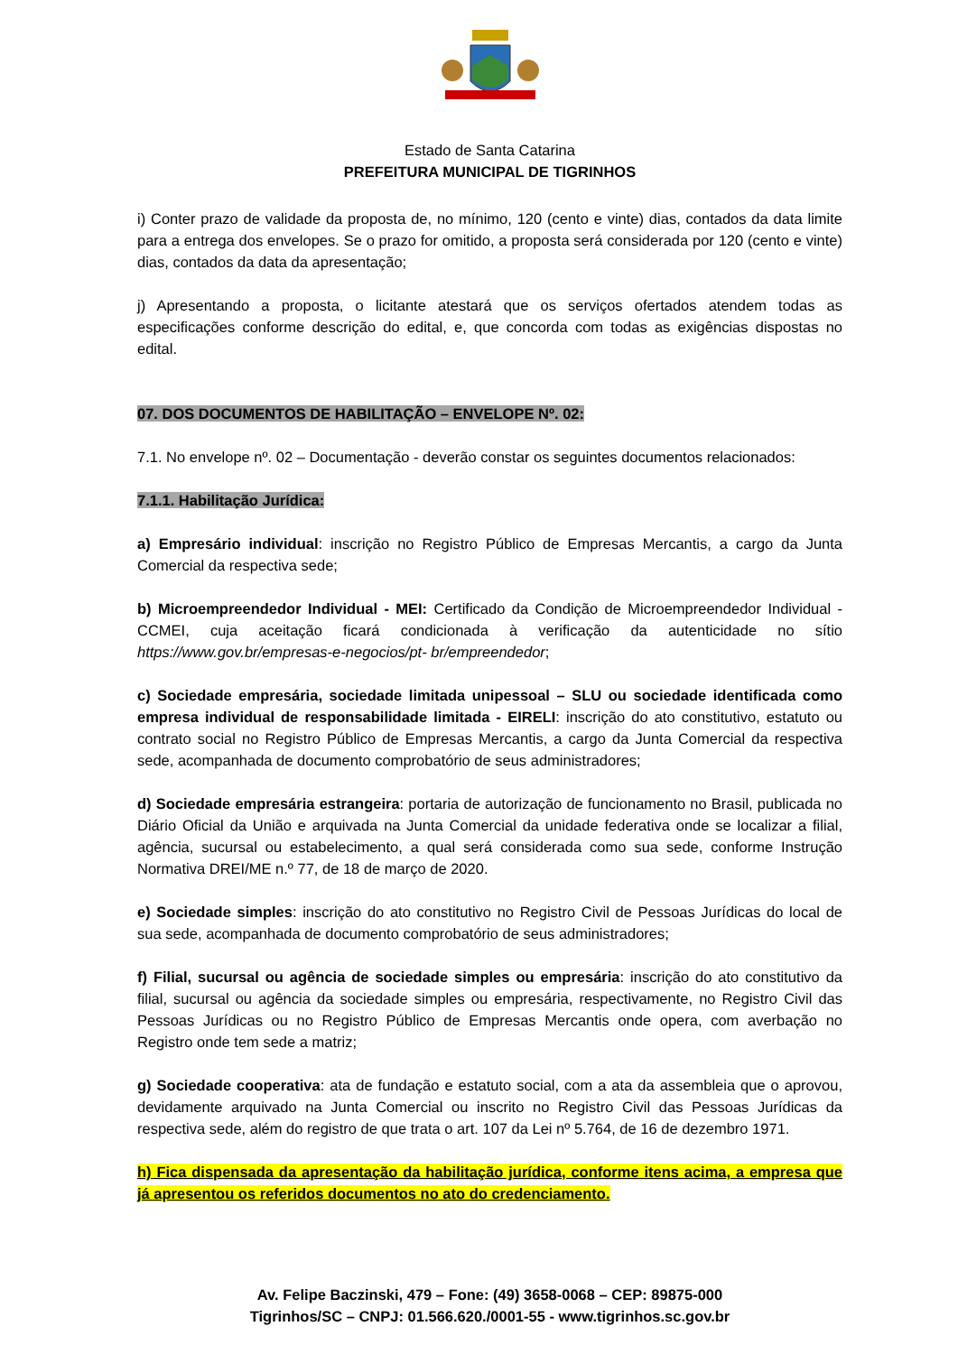Estado de Santa Catarina
PREFEITURA MUNICIPAL DE TIGRINHOS
i) Conter prazo de validade da proposta de, no mínimo, 120 (cento e vinte) dias, contados da data limite para a entrega dos envelopes. Se o prazo for omitido, a proposta será considerada por 120 (cento e vinte) dias, contados da data da apresentação;
j) Apresentando a proposta, o licitante atestará que os serviços ofertados atendem todas as especificações conforme descrição do edital, e, que concorda com todas as exigências dispostas no edital.
07. DOS DOCUMENTOS DE HABILITAÇÃO – ENVELOPE Nº. 02:
7.1. No envelope nº. 02 – Documentação - deverão constar os seguintes documentos relacionados:
7.1.1. Habilitação Jurídica:
a) Empresário individual: inscrição no Registro Público de Empresas Mercantis, a cargo da Junta Comercial da respectiva sede;
b) Microempreendedor Individual - MEI: Certificado da Condição de Microempreendedor Individual - CCMEI, cuja aceitação ficará condicionada à verificação da autenticidade no sítio https://www.gov.br/empresas-e-negocios/pt- br/empreendedor;
c) Sociedade empresária, sociedade limitada unipessoal – SLU ou sociedade identificada como empresa individual de responsabilidade limitada - EIRELI: inscrição do ato constitutivo, estatuto ou contrato social no Registro Público de Empresas Mercantis, a cargo da Junta Comercial da respectiva sede, acompanhada de documento comprobatório de seus administradores;
d) Sociedade empresária estrangeira: portaria de autorização de funcionamento no Brasil, publicada no Diário Oficial da União e arquivada na Junta Comercial da unidade federativa onde se localizar a filial, agência, sucursal ou estabelecimento, a qual será considerada como sua sede, conforme Instrução Normativa DREI/ME n.º 77, de 18 de março de 2020.
e) Sociedade simples: inscrição do ato constitutivo no Registro Civil de Pessoas Jurídicas do local de sua sede, acompanhada de documento comprobatório de seus administradores;
f) Filial, sucursal ou agência de sociedade simples ou empresária: inscrição do ato constitutivo da filial, sucursal ou agência da sociedade simples ou empresária, respectivamente, no Registro Civil das Pessoas Jurídicas ou no Registro Público de Empresas Mercantis onde opera, com averbação no Registro onde tem sede a matriz;
g) Sociedade cooperativa: ata de fundação e estatuto social, com a ata da assembleia que o aprovou, devidamente arquivado na Junta Comercial ou inscrito no Registro Civil das Pessoas Jurídicas da respectiva sede, além do registro de que trata o art. 107 da Lei nº 5.764, de 16 de dezembro 1971.
h) Fica dispensada da apresentação da habilitação jurídica, conforme itens acima, a empresa que já apresentou os referidos documentos no ato do credenciamento.
Av. Felipe Baczinski, 479 – Fone: (49) 3658-0068 – CEP: 89875-000
Tigrinhos/SC – CNPJ: 01.566.620./0001-55 - www.tigrinhos.sc.gov.br